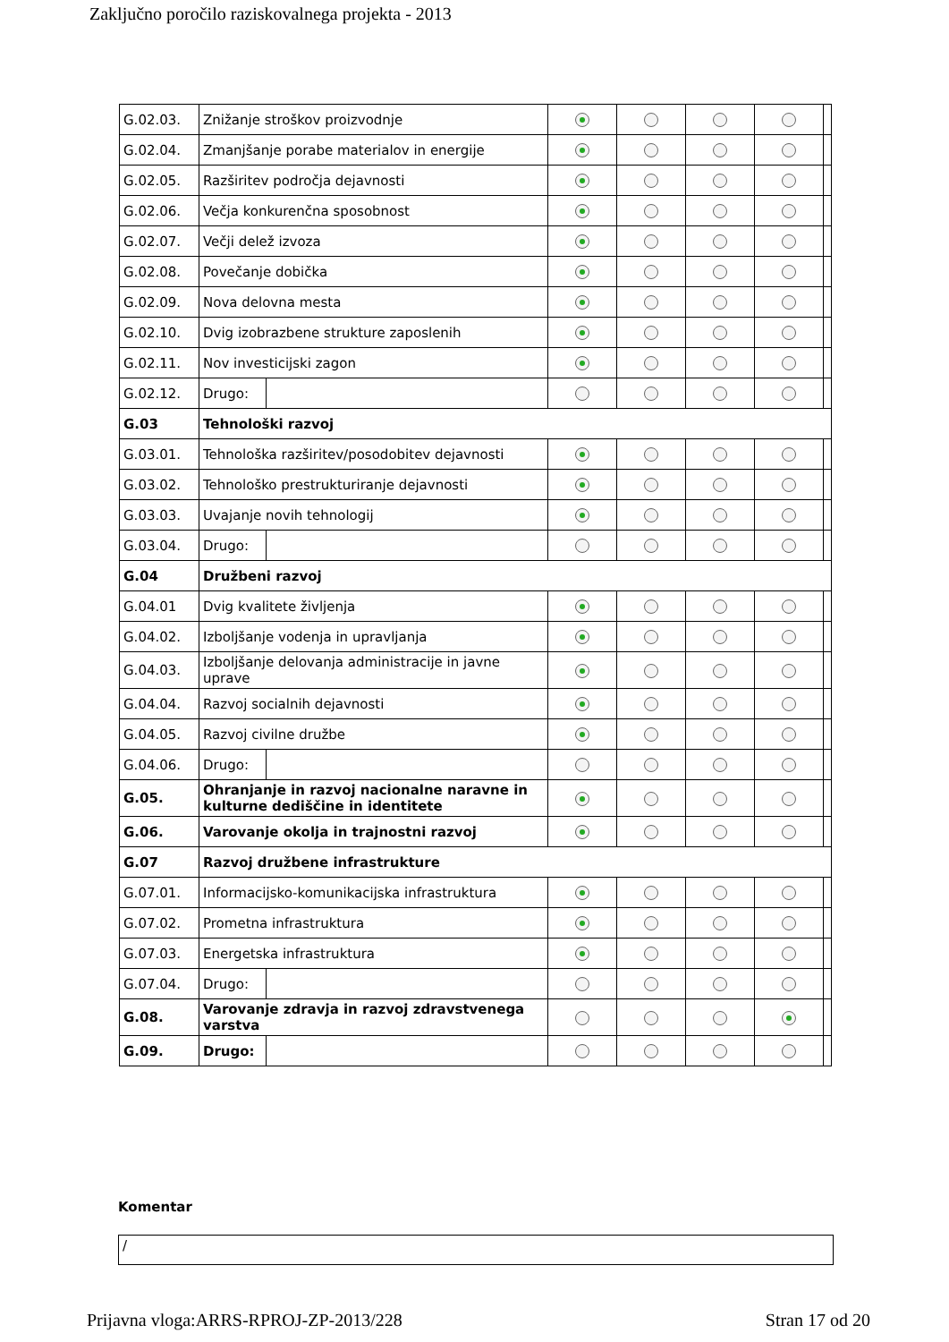Zaključno poročilo raziskovalnega projekta - 2013
| G.02.03. | Znižanje stroškov proizvodnje | | | | | | |
| G.02.04. | Zmanjšanje porabe materialov in energije | | | | | | |
| G.02.05. | Razširitev področja dejavnosti | | | | | | |
| G.02.06. | Večja konkurenčna sposobnost | | | | | | |
| G.02.07. | Večji delež izvoza | | | | | | |
| G.02.08. | Povečanje dobička | | | | | | |
| G.02.09. | Nova delovna mesta | | | | | | |
| G.02.10. | Dvig izobrazbene strukture zaposlenih | | | | | | |
| G.02.11. | Nov investicijski zagon | | | | | | |
| G.02.12. | Drugo: | | | | | | |
| G.03 | Tehnološki razvoj | | | | | | |
| G.03.01. | Tehnološka razširitev/posodobitev dejavnosti | | | | | | |
| G.03.02. | Tehnološko prestrukturiranje dejavnosti | | | | | | |
| G.03.03. | Uvajanje novih tehnologij | | | | | | |
| G.03.04. | Drugo: | | | | | | |
| G.04 | Družbeni razvoj | | | | | | |
| G.04.01 | Dvig kvalitete življenja | | | | | | |
| G.04.02. | Izboljšanje vodenja in upravljanja | | | | | | |
| G.04.03. | Izboljšanje delovanja administracije in javne uprave | | | | | | |
| G.04.04. | Razvoj socialnih dejavnosti | | | | | | |
| G.04.05. | Razvoj civilne družbe | | | | | | |
| G.04.06. | Drugo: | | | | | | |
| G.05. | Ohranjanje in razvoj nacionalne naravne in kulturne dediščine in identitete | | | | | | |
| G.06. | Varovanje okolja in trajnostni razvoj | | | | | | |
| G.07 | Razvoj družbene infrastrukture | | | | | | |
| G.07.01. | Informacijsko-komunikacijska infrastruktura | | | | | | |
| G.07.02. | Prometna infrastruktura | | | | | | |
| G.07.03. | Energetska infrastruktura | | | | | | |
| G.07.04. | Drugo: | | | | | | |
| G.08. | Varovanje zdravja in razvoj zdravstvenega varstva | | | | | | |
| G.09. | Drugo: | | | | | | |
Komentar
/
Prijavna vloga:ARRS-RPROJ-ZP-2013/228 Stran 17 od 20